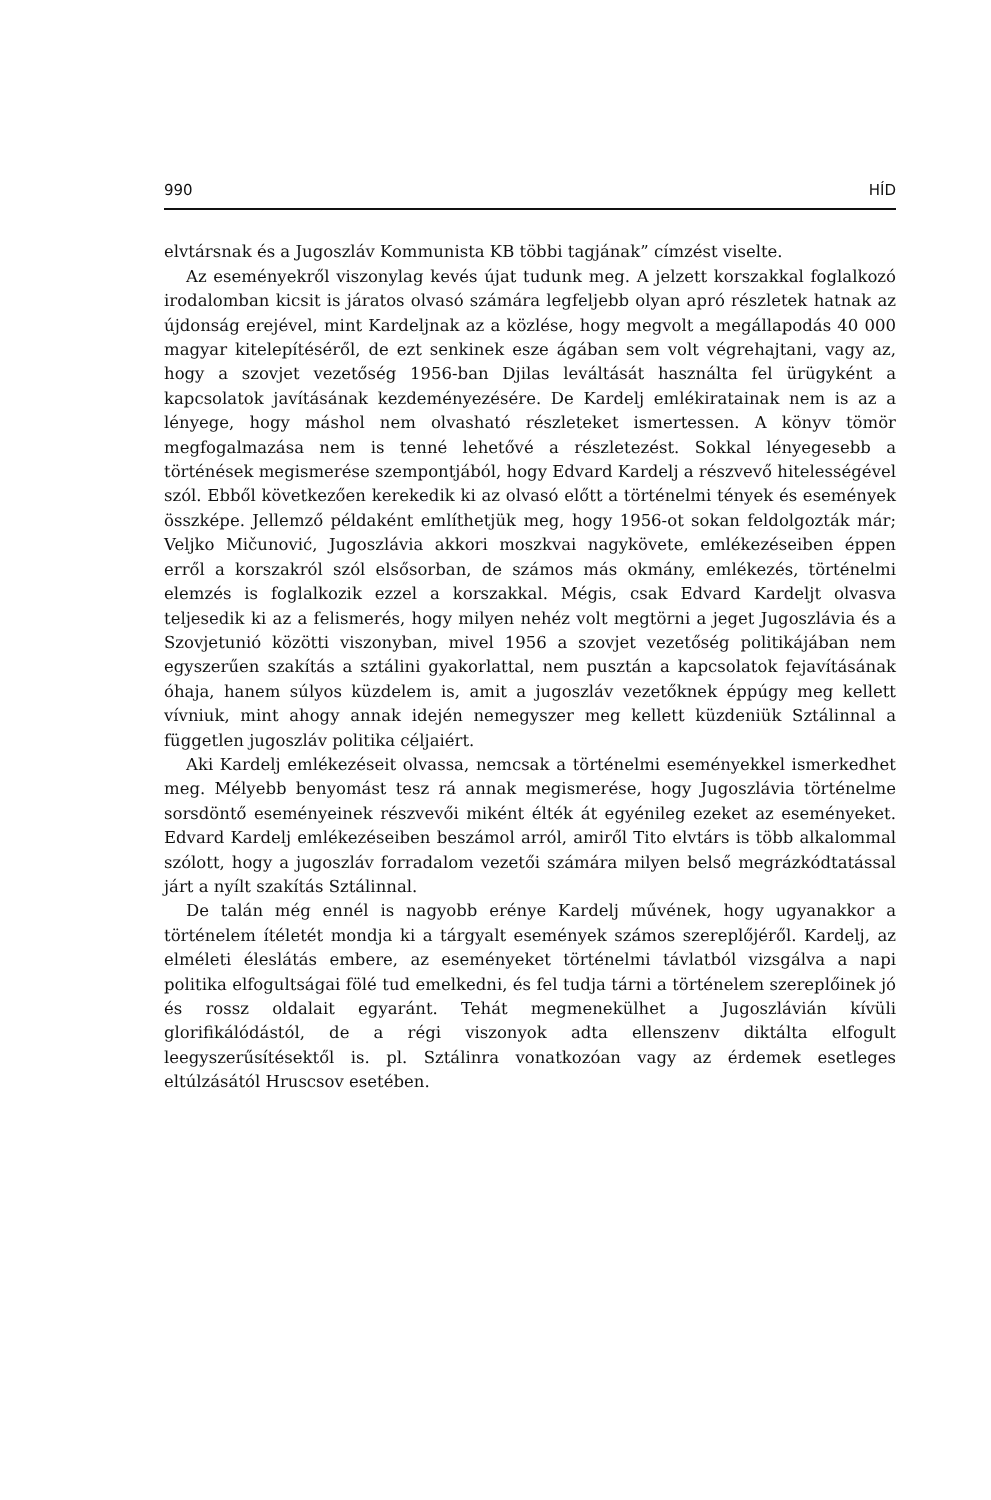990 HÍD
elvtársnak és a Jugoszláv Kommunista KB többi tagjának” címzést viselte.
Az eseményekről viszonylag kevés újat tudunk meg. A jelzett korszakkal foglalkozó irodalomban kicsit is járatos olvasó számára legfeljebb olyan apró részletek hatnak az újdonság erejével, mint Kardeljnak az a közlése, hogy megvolt a megállapodás 40 000 magyar kitelepítéséről, de ezt senkinek esze ágában sem volt végrehajtani, vagy az, hogy a szovjet vezetőség 1956-ban Djilas leváltását használta fel ürügyként a kapcsolatok javításának kezdeményezésére. De Kardelj emlékiratainak nem is az a lényege, hogy máshol nem olvasható részleteket ismertessen. A könyv tömör megfogalmazása nem is tenné lehetővé a részletezést. Sokkal lényegesebb a történések megismerése szempontjából, hogy Edvard Kardelj a részvevő hitelességével szól. Ebből következően kerekedik ki az olvasó előtt a történelmi tények és események összképe. Jellemző példaként említhetjük meg, hogy 1956-ot sokan feldolgozták már; Veljko Mičunović, Jugoszlávia akkori moszkvai nagykövete, emlékezéseiben éppen erről a korszakról szól elsősorban, de számos más okmány, emlékezés, történelmi elemzés is foglalkozik ezzel a korszakkal. Mégis, csak Edvard Kardeljt olvasva teljesedik ki az a felismerés, hogy milyen nehéz volt megtörni a jeget Jugoszlávia és a Szovjetunió közötti viszonyban, mivel 1956 a szovjet vezetőség politikájában nem egyszerűen szakítás a sztálini gyakorlattal, nem pusztán a kapcsolatok fejavításának óhaja, hanem súlyos küzdelem is, amit a jugoszláv vezetőknek éppúgy meg kellett vívniuk, mint ahogy annak idején nemegyszer meg kellett küzdeniük Sztálinnal a független jugoszláv politika céljaiért.
Aki Kardelj emlékezéseit olvassa, nemcsak a történelmi eseményekkel ismerkedhet meg. Mélyebb benyomást tesz rá annak megismerése, hogy Jugoszlávia történelme sorsdöntő eseményeinek részvevői miként élték át egyénileg ezeket az eseményeket. Edvard Kardelj emlékezéseiben beszámol arról, amiről Tito elvtárs is több alkalommal szólott, hogy a jugoszláv forradalom vezetői számára milyen belső megrázkódtatással járt a nyílt szakítás Sztálinnal.
De talán még ennél is nagyobb erénye Kardelj művének, hogy ugyanakkor a történelem ítéletét mondja ki a tárgyalt események számos szereplőjéről. Kardelj, az elméleti éleslátás embere, az eseményeket történelmi távlatból vizsgálva a napi politika elfogultságai fölé tud emelkedni, és fel tudja tárni a történelem szereplőinek jó és rossz oldalait egyaránt. Tehát megmenekülhet a Jugoszlávián kívüli glorifikálódástól, de a régi viszonyok adta ellenszenv diktálta elfogult leegyszerűsítésektől is. pl. Sztálinra vonatkozóan vagy az érdemek esetleges eltúlzásától Hruscsov esetében.